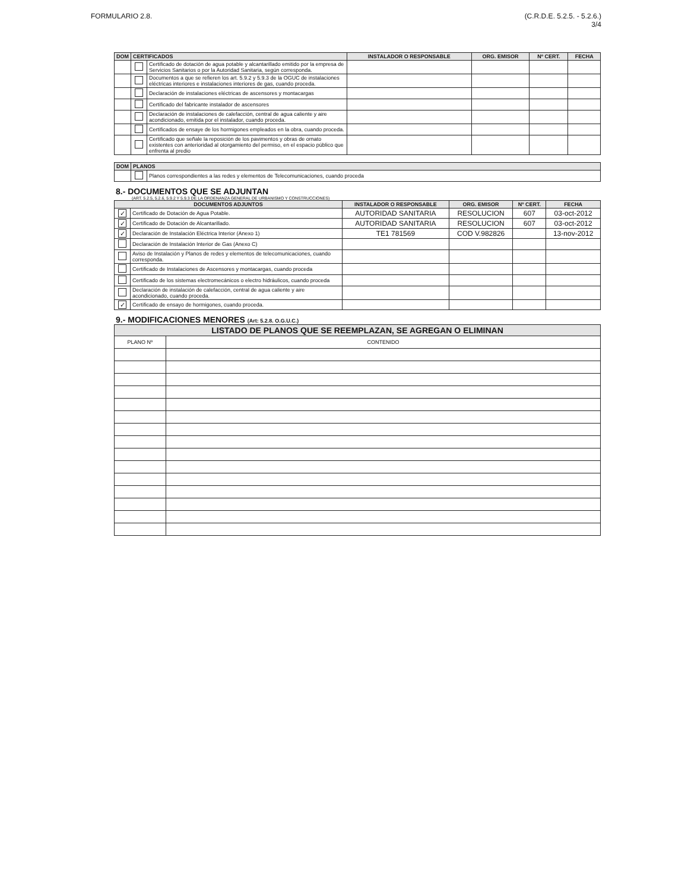FORMULARIO 2.8. (C.R.D.E. 5.2.5. - 5.2.6.)
3/4
| DOM | CERTIFICADOS | | INSTALADOR O RESPONSABLE | ORG. EMISOR | Nº CERT. | FECHA |
| --- | --- | --- | --- | --- | --- | --- |
| | | Certificado de dotación de agua potable y alcantarillado emitido por la empresa de Servicios Sanitarios o por la Autoridad Sanitaria, según corresponda. | | | | |
| | | Documentos a que se refieren los art. 5.9.2 y 5.9.3 de la OGUC de instalaciones eléctricas interiores e instalaciones interiores de gas, cuando proceda. | | | | |
| | | Declaración de instalaciones eléctricas de ascensores y montacargas | | | | |
| | | Certificado del fabricante instalador de ascensores | | | | |
| | | Declaración de instalaciones de calefacción, central de agua caliente y aire acondicionado, emitida por el instalador, cuando proceda. | | | | |
| | | Certificados de ensaye de los hormigones empleados en la obra, cuando proceda. | | | | |
| | | Certificado que señale la reposición de los pavimentos y obras de ornato existentes con anterioridad al otorgamiento del permiso, en el espacio público que enfrenta al predio | | | | |
| DOM | PLANOS | |
| --- | --- | --- |
| | | Planos correspondientes a las redes y elementos de Telecomunicaciones, cuando proceda |
8.- DOCUMENTOS QUE SE ADJUNTAN
(ART. 5.2.5, 5.2.6, 5.9.2 Y 5.9.3 DE LA ORDENANZA GENERAL DE URBANISMO Y CONSTRUCCIONES)
| DOCUMENTOS ADJUNTOS | | INSTALADOR O RESPONSABLE | ORG. EMISOR | Nº CERT. | FECHA |
| --- | --- | --- | --- | --- | --- |
| ✓ | Certificado de Dotación de Agua Potable. | AUTORIDAD SANITARIA | RESOLUCION | 607 | 03-oct-2012 |
| ✓ | Certificado de Dotación de Alcantarillado. | AUTORIDAD SANITARIA | RESOLUCION | 607 | 03-oct-2012 |
| ✓ | Declaración de Instalación Eléctrica Interior (Anexo 1) | TE1 781569 | COD V.982826 | | 13-nov-2012 |
| | Declaración de Instalación Interior de Gas (Anexo C) | | | | |
| | Aviso de Instalación y Planos de redes y elementos de telecomunicaciones, cuando corresponda. | | | | |
| | Certificado de Instalaciones de Ascensores y montacargas, cuando proceda | | | | |
| | Certificado de los sistemas electromecánicos o electro hidráulicos, cuando proceda | | | | |
| | Declaración de instalación de calefacción, central de agua caliente y aire acondicionado, cuando proceda. | | | | |
| ✓ | Certificado de ensayo de hormigones, cuando proceda. | | | | |
9.- MODIFICACIONES MENORES (Art: 5.2.8. O.G.U.C.)
| LISTADO DE PLANOS QUE SE REEMPLAZAN, SE AGREGAN O ELIMINAN | |
| --- | --- |
| PLANO Nº | CONTENIDO |